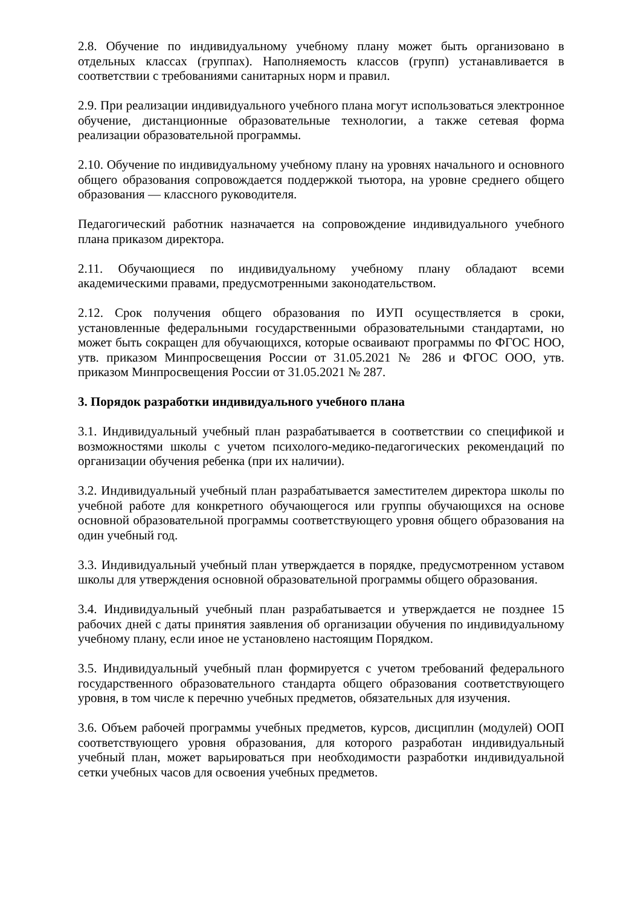2.8. Обучение по индивидуальному учебному плану может быть организовано в отдельных классах (группах). Наполняемость классов (групп) устанавливается в соответствии с требованиями санитарных норм и правил.
2.9. При реализации индивидуального учебного плана могут использоваться электронное обучение, дистанционные образовательные технологии, а также сетевая форма реализации образовательной программы.
2.10. Обучение по индивидуальному учебному плану на уровнях начального и основного общего образования сопровождается поддержкой тьютора, на уровне среднего общего образования — классного руководителя.
Педагогический работник назначается на сопровождение индивидуального учебного плана приказом директора.
2.11. Обучающиеся по индивидуальному учебному плану обладают всеми академическими правами, предусмотренными законодательством.
2.12. Срок получения общего образования по ИУП осуществляется в сроки, установленные федеральными государственными образовательными стандартами, но может быть сокращен для обучающихся, которые осваивают программы по ФГОС НОО, утв. приказом Минпросвещения России от 31.05.2021 № 286 и ФГОС ООО, утв. приказом Минпросвещения России от 31.05.2021 № 287.
3. Порядок разработки индивидуального учебного плана
3.1. Индивидуальный учебный план разрабатывается в соответствии со спецификой и возможностями школы с учетом психолого-медико-педагогических рекомендаций по организации обучения ребенка (при их наличии).
3.2. Индивидуальный учебный план разрабатывается заместителем директора школы по учебной работе для конкретного обучающегося или группы обучающихся на основе основной образовательной программы соответствующего уровня общего образования на один учебный год.
3.3. Индивидуальный учебный план утверждается в порядке, предусмотренном уставом школы для утверждения основной образовательной программы общего образования.
3.4. Индивидуальный учебный план разрабатывается и утверждается не позднее 15 рабочих дней с даты принятия заявления об организации обучения по индивидуальному учебному плану, если иное не установлено настоящим Порядком.
3.5. Индивидуальный учебный план формируется с учетом требований федерального государственного образовательного стандарта общего образования соответствующего уровня, в том числе к перечню учебных предметов, обязательных для изучения.
3.6. Объем рабочей программы учебных предметов, курсов, дисциплин (модулей) ООП соответствующего уровня образования, для которого разработан индивидуальный учебный план, может варьироваться при необходимости разработки индивидуальной сетки учебных часов для освоения учебных предметов.